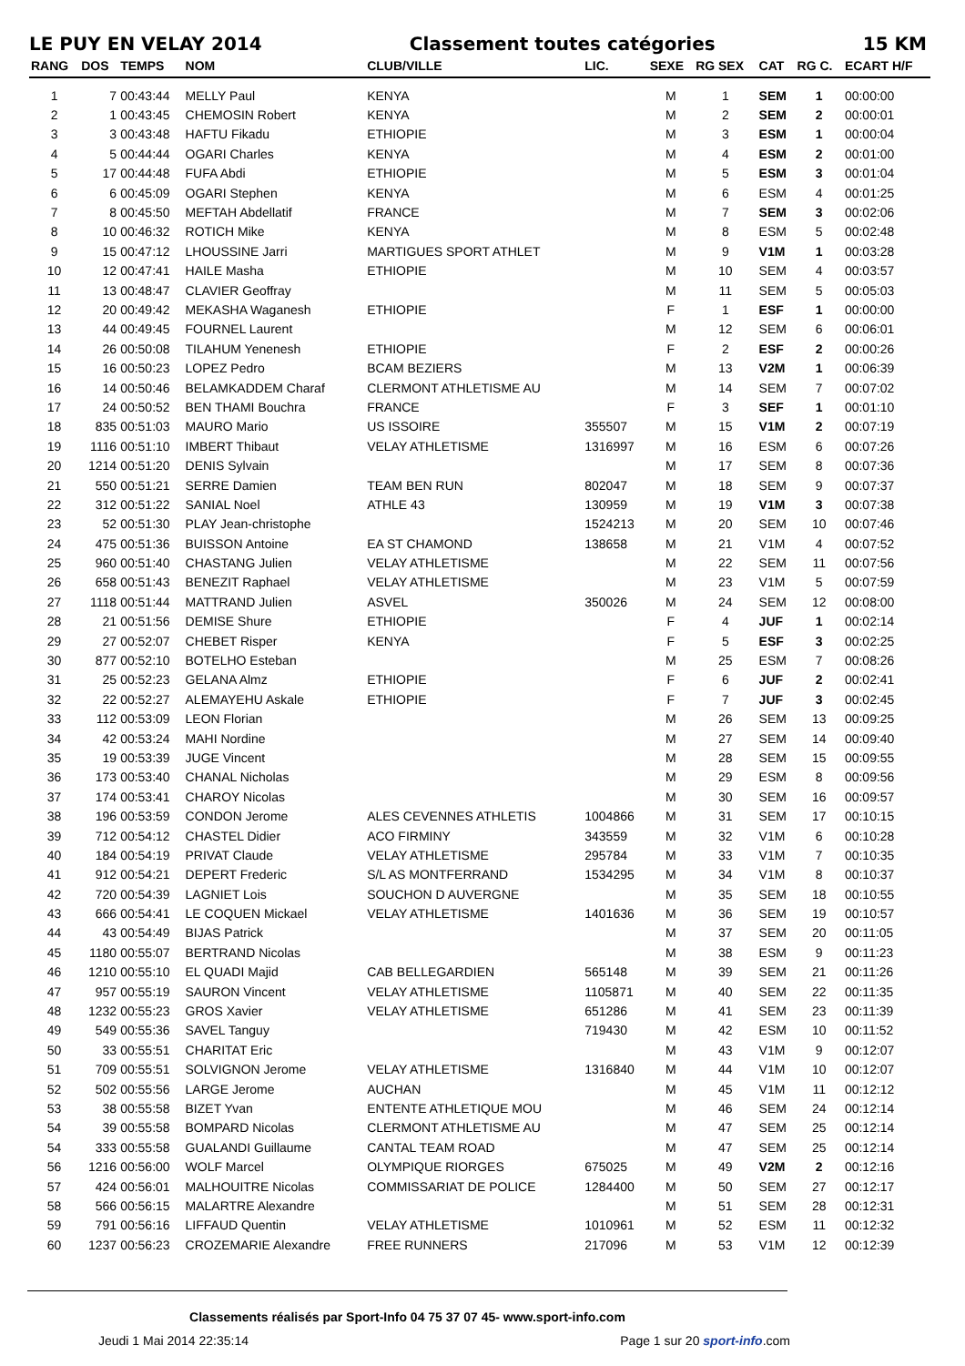LE PUY EN VELAY 2014 Classement toutes catégories 15 KM
| RANG | DOS | TEMPS | NOM | CLUB/VILLE | LIC. | SEXE | RG SEX | CAT | RG C. | ECART H/F |
| --- | --- | --- | --- | --- | --- | --- | --- | --- | --- | --- |
| 1 | 7 | 00:43:44 | MELLY Paul | KENYA | | M | 1 | SEM | 1 | 00:00:00 |
| 2 | 1 | 00:43:45 | CHEMOSIN Robert | KENYA | | M | 2 | SEM | 2 | 00:00:01 |
| 3 | 3 | 00:43:48 | HAFTU Fikadu | ETHIOPIE | | M | 3 | ESM | 1 | 00:00:04 |
| 4 | 5 | 00:44:44 | OGARI Charles | KENYA | | M | 4 | ESM | 2 | 00:01:00 |
| 5 | 17 | 00:44:48 | FUFA Abdi | ETHIOPIE | | M | 5 | ESM | 3 | 00:01:04 |
| 6 | 6 | 00:45:09 | OGARI Stephen | KENYA | | M | 6 | ESM | 4 | 00:01:25 |
| 7 | 8 | 00:45:50 | MEFTAH Abdellatif | FRANCE | | M | 7 | SEM | 3 | 00:02:06 |
| 8 | 10 | 00:46:32 | ROTICH Mike | KENYA | | M | 8 | ESM | 5 | 00:02:48 |
| 9 | 15 | 00:47:12 | LHOUSSINE Jarri | MARTIGUES SPORT ATHLET | | M | 9 | V1M | 1 | 00:03:28 |
| 10 | 12 | 00:47:41 | HAILE Masha | ETHIOPIE | | M | 10 | SEM | 4 | 00:03:57 |
| 11 | 13 | 00:48:47 | CLAVIER Geoffray | | | M | 11 | SEM | 5 | 00:05:03 |
| 12 | 20 | 00:49:42 | MEKASHA Waganesh | ETHIOPIE | | F | 1 | ESF | 1 | 00:00:00 |
| 13 | 44 | 00:49:45 | FOURNEL Laurent | | | M | 12 | SEM | 6 | 00:06:01 |
| 14 | 26 | 00:50:08 | TILAHUM Yenenesh | ETHIOPIE | | F | 2 | ESF | 2 | 00:00:26 |
| 15 | 16 | 00:50:23 | LOPEZ Pedro | BCAM BEZIERS | | M | 13 | V2M | 1 | 00:06:39 |
| 16 | 14 | 00:50:46 | BELAMKADDEM Charaf | CLERMONT ATHLETISME AU | | M | 14 | SEM | 7 | 00:07:02 |
| 17 | 24 | 00:50:52 | BEN THAMI Bouchra | FRANCE | | F | 3 | SEF | 1 | 00:01:10 |
| 18 | 835 | 00:51:03 | MAURO Mario | US ISSOIRE | 355507 | M | 15 | V1M | 2 | 00:07:19 |
| 19 | 1116 | 00:51:10 | IMBERT Thibaut | VELAY ATHLETISME | 1316997 | M | 16 | ESM | 6 | 00:07:26 |
| 20 | 1214 | 00:51:20 | DENIS Sylvain | | | M | 17 | SEM | 8 | 00:07:36 |
| 21 | 550 | 00:51:21 | SERRE Damien | TEAM BEN RUN | 802047 | M | 18 | SEM | 9 | 00:07:37 |
| 22 | 312 | 00:51:22 | SANIAL Noel | ATHLE 43 | 130959 | M | 19 | V1M | 3 | 00:07:38 |
| 23 | 52 | 00:51:30 | PLAY Jean-christophe | | 1524213 | M | 20 | SEM | 10 | 00:07:46 |
| 24 | 475 | 00:51:36 | BUISSON Antoine | EA ST CHAMOND | 138658 | M | 21 | V1M | 4 | 00:07:52 |
| 25 | 960 | 00:51:40 | CHASTANG Julien | VELAY ATHLETISME | | M | 22 | SEM | 11 | 00:07:56 |
| 26 | 658 | 00:51:43 | BENEZIT Raphael | VELAY ATHLETISME | | M | 23 | V1M | 5 | 00:07:59 |
| 27 | 1118 | 00:51:44 | MATTRAND Julien | ASVEL | 350026 | M | 24 | SEM | 12 | 00:08:00 |
| 28 | 21 | 00:51:56 | DEMISE Shure | ETHIOPIE | | F | 4 | JUF | 1 | 00:02:14 |
| 29 | 27 | 00:52:07 | CHEBET Risper | KENYA | | F | 5 | ESF | 3 | 00:02:25 |
| 30 | 877 | 00:52:10 | BOTELHO Esteban | | | M | 25 | ESM | 7 | 00:08:26 |
| 31 | 25 | 00:52:23 | GELANA Almz | ETHIOPIE | | F | 6 | JUF | 2 | 00:02:41 |
| 32 | 22 | 00:52:27 | ALEMAYEHU Askale | ETHIOPIE | | F | 7 | JUF | 3 | 00:02:45 |
| 33 | 112 | 00:53:09 | LEON Florian | | | M | 26 | SEM | 13 | 00:09:25 |
| 34 | 42 | 00:53:24 | MAHI Nordine | | | M | 27 | SEM | 14 | 00:09:40 |
| 35 | 19 | 00:53:39 | JUGE Vincent | | | M | 28 | SEM | 15 | 00:09:55 |
| 36 | 173 | 00:53:40 | CHANAL Nicholas | | | M | 29 | ESM | 8 | 00:09:56 |
| 37 | 174 | 00:53:41 | CHAROY Nicolas | | | M | 30 | SEM | 16 | 00:09:57 |
| 38 | 196 | 00:53:59 | CONDON Jerome | ALES CEVENNES ATHLETIS | 1004866 | M | 31 | SEM | 17 | 00:10:15 |
| 39 | 712 | 00:54:12 | CHASTEL Didier | ACO FIRMINY | 343559 | M | 32 | V1M | 6 | 00:10:28 |
| 40 | 184 | 00:54:19 | PRIVAT Claude | VELAY ATHLETISME | 295784 | M | 33 | V1M | 7 | 00:10:35 |
| 41 | 912 | 00:54:21 | DEPERT Frederic | S/L AS MONTFERRAND | 1534295 | M | 34 | V1M | 8 | 00:10:37 |
| 42 | 720 | 00:54:39 | LAGNIET Lois | SOUCHON D AUVERGNE | | M | 35 | SEM | 18 | 00:10:55 |
| 43 | 666 | 00:54:41 | LE COQUEN Mickael | VELAY ATHLETISME | 1401636 | M | 36 | SEM | 19 | 00:10:57 |
| 44 | 43 | 00:54:49 | BIJAS Patrick | | | M | 37 | SEM | 20 | 00:11:05 |
| 45 | 1180 | 00:55:07 | BERTRAND Nicolas | | | M | 38 | ESM | 9 | 00:11:23 |
| 46 | 1210 | 00:55:10 | EL QUADI Majid | CAB BELLEGARDIEN | 565148 | M | 39 | SEM | 21 | 00:11:26 |
| 47 | 957 | 00:55:19 | SAURON Vincent | VELAY ATHLETISME | 1105871 | M | 40 | SEM | 22 | 00:11:35 |
| 48 | 1232 | 00:55:23 | GROS Xavier | VELAY ATHLETISME | 651286 | M | 41 | SEM | 23 | 00:11:39 |
| 49 | 549 | 00:55:36 | SAVEL Tanguy | | 719430 | M | 42 | ESM | 10 | 00:11:52 |
| 50 | 33 | 00:55:51 | CHARITAT Eric | | | M | 43 | V1M | 9 | 00:12:07 |
| 51 | 709 | 00:55:51 | SOLVIGNON Jerome | VELAY ATHLETISME | 1316840 | M | 44 | V1M | 10 | 00:12:07 |
| 52 | 502 | 00:55:56 | LARGE Jerome | AUCHAN | | M | 45 | V1M | 11 | 00:12:12 |
| 53 | 38 | 00:55:58 | BIZET Yvan | ENTENTE ATHLETIQUE MOU | | M | 46 | SEM | 24 | 00:12:14 |
| 54 | 39 | 00:55:58 | BOMPARD Nicolas | CLERMONT ATHLETISME AU | | M | 47 | SEM | 25 | 00:12:14 |
| 54 | 333 | 00:55:58 | GUALANDI Guillaume | CANTAL TEAM ROAD | | M | 47 | SEM | 25 | 00:12:14 |
| 56 | 1216 | 00:56:00 | WOLF Marcel | OLYMPIQUE RIORGES | 675025 | M | 49 | V2M | 2 | 00:12:16 |
| 57 | 424 | 00:56:01 | MALHOUITRE Nicolas | COMMISSARIAT DE POLICE | 1284400 | M | 50 | SEM | 27 | 00:12:17 |
| 58 | 566 | 00:56:15 | MALARTRE Alexandre | | | M | 51 | SEM | 28 | 00:12:31 |
| 59 | 791 | 00:56:16 | LIFFAUD Quentin | VELAY ATHLETISME | 1010961 | M | 52 | ESM | 11 | 00:12:32 |
| 60 | 1237 | 00:56:23 | CROZEMARIE Alexandre | FREE RUNNERS | 217096 | M | 53 | V1M | 12 | 00:12:39 |
Classements réalisés par Sport-Info 04 75 37 07 45- www.sport-info.com
Jeudi 1 Mai 2014 22:35:14 Page 1 sur 20 sport-info.com